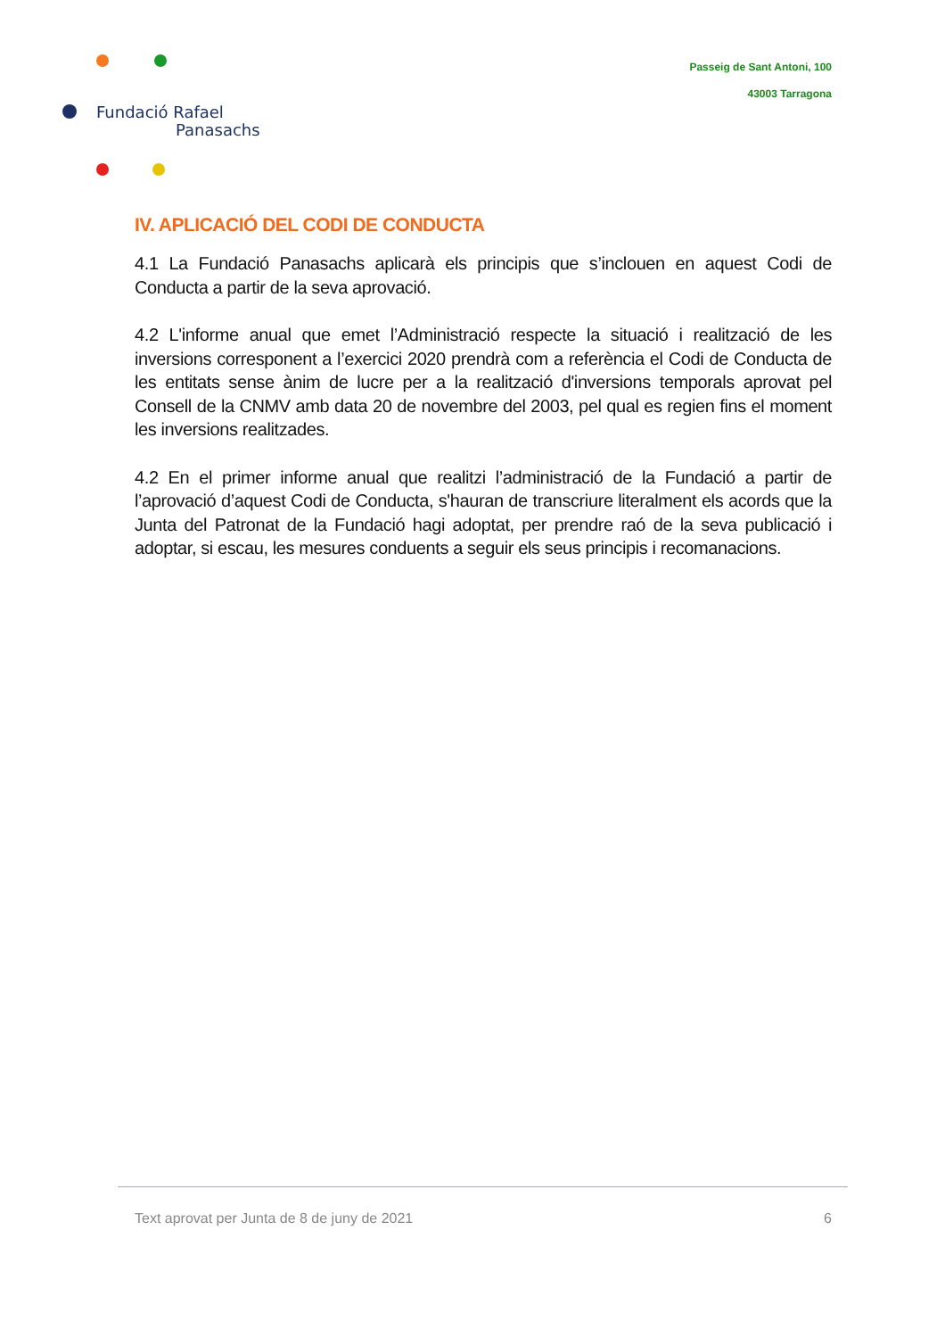Fundació Rafael
Panasachs
Passeig de Sant Antoni, 100
43003 Tarragona
IV. APLICACIÓ DEL CODI DE CONDUCTA
4.1 La Fundació Panasachs aplicarà els principis que s’inclouen en aquest Codi de Conducta a partir de la seva aprovació.
4.2 L'informe anual que emet l’Administració respecte la situació i realització de les inversions corresponent a l’exercici 2020 prendrà com a referència el Codi de Conducta de les entitats sense ànim de lucre per a la realització d'inversions temporals aprovat pel Consell de la CNMV amb data 20 de novembre del 2003, pel qual es regien fins el moment les inversions realitzades.
4.2 En el primer informe anual que realitzi l’administració de la Fundació a partir de l’aprovació d’aquest Codi de Conducta, s'hauran de transcriure literalment els acords que la Junta del Patronat de la Fundació hagi adoptat, per prendre raó de la seva publicació i adoptar, si escau, les mesures conduents a seguir els seus principis i recomanacions.
Text aprovat per Junta de 8 de juny de 2021 6